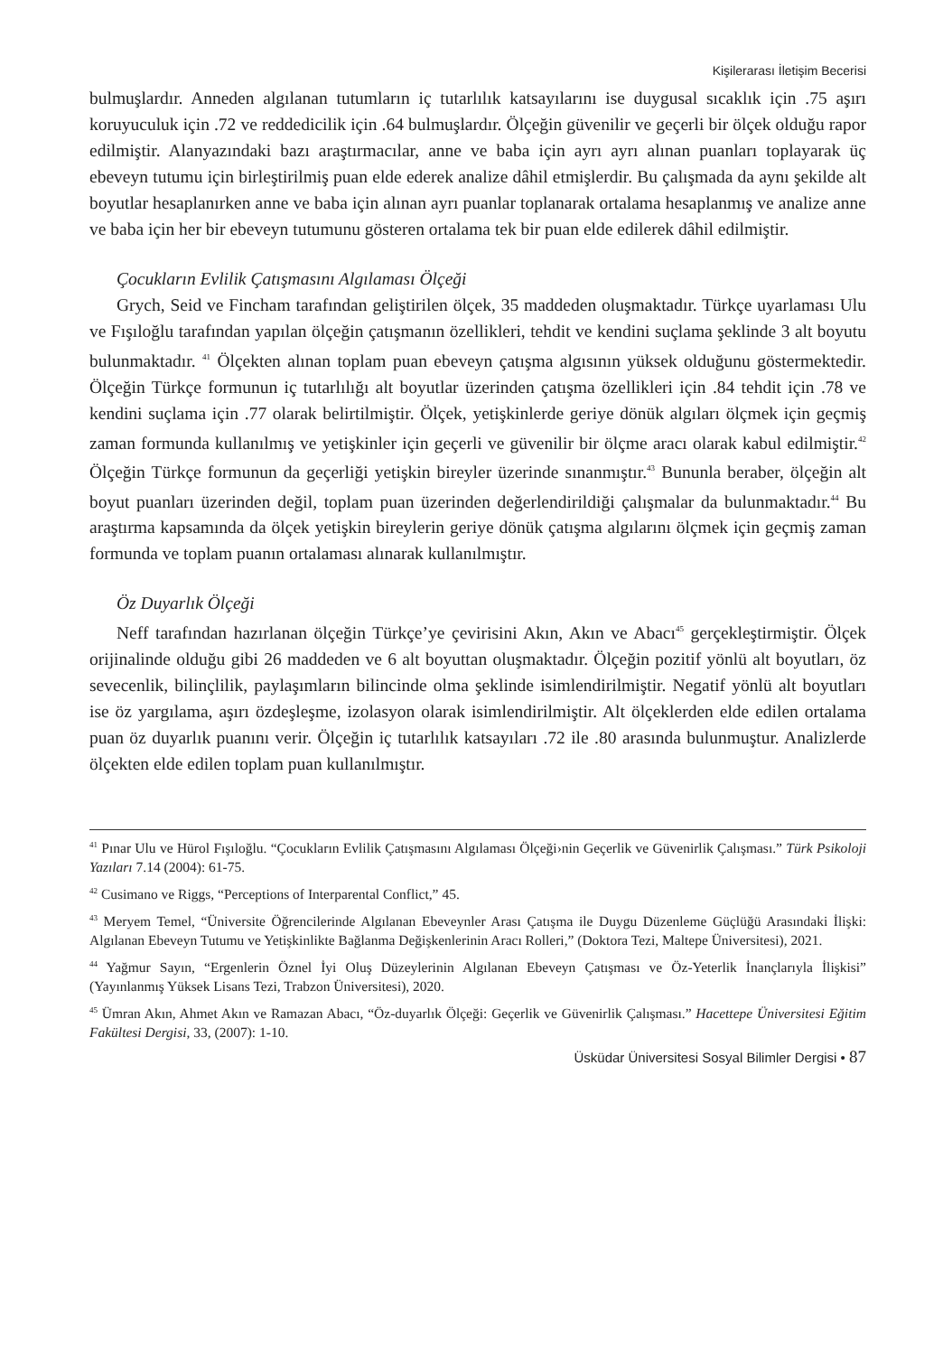Kişilerarası İletişim Becerisi
bulmuşlardır. Anneden algılanan tutumların iç tutarlılık katsayılarını ise duygusal sıcaklık için .75 aşırı koruyuculuk için .72 ve reddedicilik için .64 bulmuşlardır. Ölçeğin güvenilir ve geçerli bir ölçek olduğu rapor edilmiştir. Alanyazındaki bazı araştırmacılar, anne ve baba için ayrı ayrı alınan puanları toplayarak üç ebeveyn tutumu için birleştirilmiş puan elde ederek analize dâhil etmişlerdir. Bu çalışmada da aynı şekilde alt boyutlar hesaplanırken anne ve baba için alınan ayrı puanlar toplanarak ortalama hesaplanmış ve analize anne ve baba için her bir ebeveyn tutumunu gösteren ortalama tek bir puan elde edilerek dâhil edilmiştir.
Çocukların Evlilik Çatışmasını Algılaması Ölçeği
Grych, Seid ve Fincham tarafından geliştirilen ölçek, 35 maddeden oluşmaktadır. Türkçe uyarlaması Ulu ve Fışıloğlu tarafından yapılan ölçeğin çatışmanın özellikleri, tehdit ve kendini suçlama şeklinde 3 alt boyutu bulunmaktadır. <sup>41</sup> Ölçekten alınan toplam puan ebeveyn çatışma algısının yüksek olduğunu göstermektedir. Ölçeğin Türkçe formunun iç tutarlılığı alt boyutlar üzerinden çatışma özellikleri için .84 tehdit için .78 ve kendini suçlama için .77 olarak belirtilmiştir. Ölçek, yetişkinlerde geriye dönük algıları ölçmek için geçmiş zaman formunda kullanılmış ve yetişkinler için geçerli ve güvenilir bir ölçme aracı olarak kabul edilmiştir.<sup>42</sup> Ölçeğin Türkçe formunun da geçerliği yetişkin bireyler üzerinde sınanmıştır.<sup>43</sup> Bununla beraber, ölçeğin alt boyut puanları üzerinden değil, toplam puan üzerinden değerlendirildiği çalışmalar da bulunmaktadır.<sup>44</sup> Bu araştırma kapsamında da ölçek yetişkin bireylerin geriye dönük çatışma algılarını ölçmek için geçmiş zaman formunda ve toplam puanın ortalaması alınarak kullanılmıştır.
Öz Duyarlık Ölçeği
Neff tarafından hazırlanan ölçeğin Türkçe’ye çevirisini Akın, Akın ve Abacı<sup>45</sup> gerçekleştirmiştir. Ölçek orijinalinde olduğu gibi 26 maddeden ve 6 alt boyuttan oluşmaktadır. Ölçeğin pozitif yönlü alt boyutları, öz sevecenlik, bilinçlilik, paylaşımların bilincinde olma şeklinde isimlendirilmiştir. Negatif yönlü alt boyutları ise öz yargılama, aşırı özdeşleşme, izolasyon olarak isimlendirilmiştir. Alt ölçeklerden elde edilen ortalama puan öz duyarlık puanını verir. Ölçeğin iç tutarlılık katsayıları .72 ile .80 arasında bulunmuştur. Analizlerde ölçekten elde edilen toplam puan kullanılmıştır.
<sup>41</sup> Pınar Ulu ve Hürol Fışıloğlu. “Çocukların Evlilik Çatışmasını Algılaması Ölçeği›nin Geçerlik ve Güvenirlik Çalışması.” Türk Psikoloji Yazıları 7.14 (2004): 61-75.
<sup>42</sup> Cusimano ve Riggs, “Perceptions of Interparental Conflict,” 45.
<sup>43</sup> Meryem Temel, “Üniversite Öğrencilerinde Algılanan Ebeveynler Arası Çatışma ile Duygu Düzenleme Güçlüğü Arasındaki İlişki: Algılanan Ebeveyn Tutumu ve Yetişkinlikte Bağlanma Değişkenlerinin Aracı Rolleri,” (Doktora Tezi, Maltepe Üniversitesi), 2021.
<sup>44</sup> Yağmur Sayın, “Ergenlerin Öznel İyi Oluş Düzeylerinin Algılanan Ebeveyn Çatışması ve Öz-Yeterlik İnançlarıyla İlişkisi” (Yayınlanmış Yüksek Lisans Tezi, Trabzon Üniversitesi), 2020.
<sup>45</sup> Ümran Akın, Ahmet Akın ve Ramazan Abacı, “Öz-duyarlık Ölçeği: Geçerlik ve Güvenirlik Çalışması.” Hacettepe Üniversitesi Eğitim Fakültesi Dergisi, 33, (2007): 1-10.
Üsküdar Üniversitesi Sosyal Bilimler Dergisi • 87